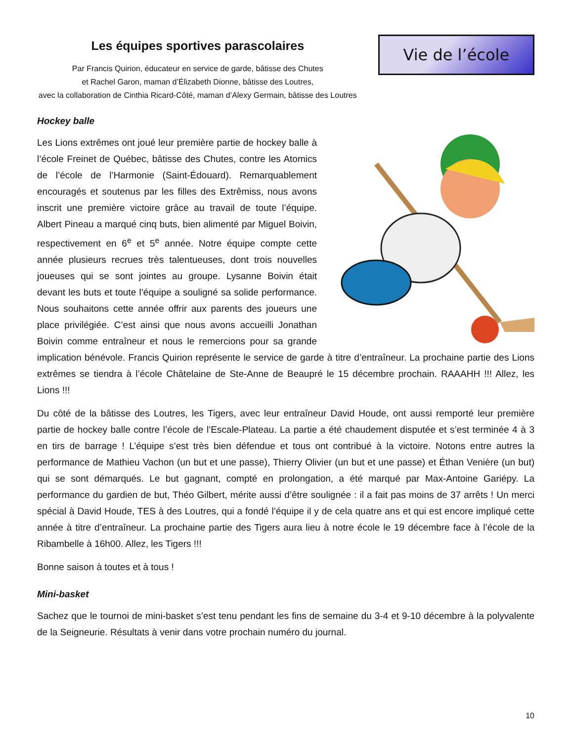Les équipes sportives parascolaires
Par Francis Quirion, éducateur en service de garde, bâtisse des Chutes
et Rachel Garon, maman d’Élizabeth Dionne, bâtisse des Loutres,
avec la collaboration de Cinthia Ricard-Côté, maman d’Alexy Germain, bâtisse des Loutres
Vie de l’école
Hockey balle
Les Lions extrêmes ont joué leur première partie de hockey balle à l’école Freinet de Québec, bâtisse des Chutes, contre les Atomics de l’école de l’Harmonie (Saint-Édouard). Remarquablement encouragés et soutenus par les filles des Extrêmiss, nous avons inscrit une première victoire grâce au travail de toute l’équipe. Albert Pineau a marqué cinq buts, bien alimenté par Miguel Boivin, respectivement en 6<sup>e</sup> et 5<sup>e</sup> année. Notre équipe compte cette année plusieurs recrues très talentueuses, dont trois nouvelles joueuses qui se sont jointes au groupe. Lysanne Boivin était devant les buts et toute l’équipe a souligné sa solide performance. Nous souhaitons cette année offrir aux parents des joueurs une place privilégiée. C’est ainsi que nous avons accueilli Jonathan Boivin comme entraîneur et nous le remercions pour sa grande implication bénévole. Francis Quirion représente le service de garde à titre d’entraîneur. La prochaine partie des Lions extrêmes se tiendra à l’école Châtelaine de Ste-Anne de Beaupré le 15 décembre prochain. RAAAHH !!! Allez, les Lions !!!
Du côté de la bâtisse des Loutres, les Tigers, avec leur entraîneur David Houde, ont aussi remporté leur première partie de hockey balle contre l’école de l’Escale-Plateau. La partie a été chaudement disputée et s’est terminée 4 à 3 en tirs de barrage ! L’équipe s’est très bien défendue et tous ont contribué à la victoire. Notons entre autres la performance de Mathieu Vachon (un but et une passe), Thierry Olivier (un but et une passe) et Éthan Venière (un but) qui se sont démarqués. Le but gagnant, compté en prolongation, a été marqué par Max-Antoine Gariépy. La performance du gardien de but, Théo Gilbert, mérite aussi d’être soulignée : il a fait pas moins de 37 arrêts ! Un merci spécial à David Houde, TES à des Loutres, qui a fondé l’équipe il y de cela quatre ans et qui est encore impliqué cette année à titre d’entraîneur. La prochaine partie des Tigers aura lieu à notre école le 19 décembre face à l’école de la Ribambelle à 16h00. Allez, les Tigers !!!
Bonne saison à toutes et à tous !
Mini-basket
Sachez que le tournoi de mini-basket s’est tenu pendant les fins de semaine du 3-4 et 9-10 décembre à la polyvalente de la Seigneurie. Résultats à venir dans votre prochain numéro du journal.
10